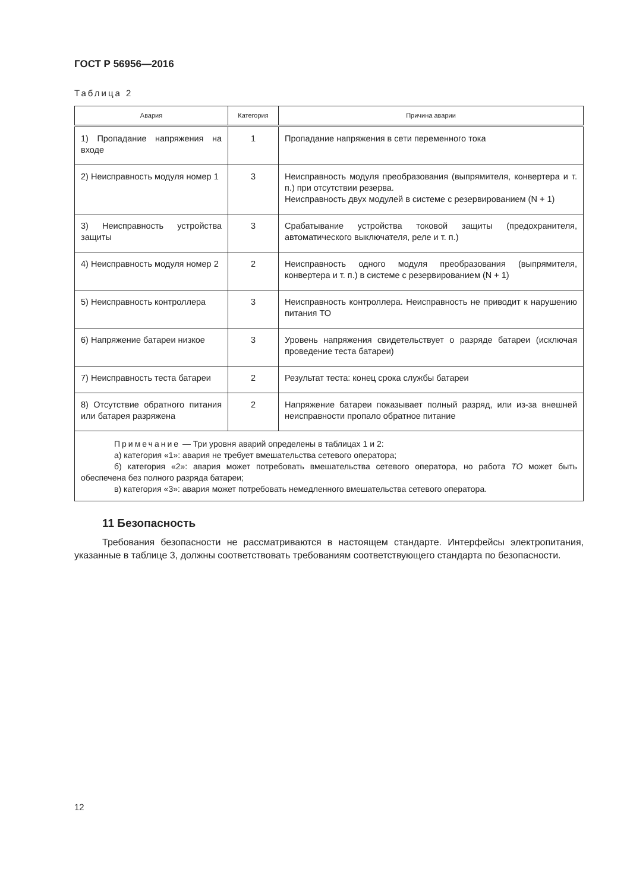ГОСТ Р 56956—2016
Таблица 2
| Авария | Категория | Причина аварии |
| --- | --- | --- |
| 1) Пропадание напряжения на входе | 1 | Пропадание напряжения в сети переменного тока |
| 2) Неисправность модуля номер 1 | 3 | Неисправность модуля преобразования (выпрямителя, конвертера и т. п.) при отсутствии резерва. Неисправность двух модулей в системе с резервированием (N + 1) |
| 3) Неисправность устройства защиты | 3 | Срабатывание устройства токовой защиты (предохранителя, автоматического выключателя, реле и т. п.) |
| 4) Неисправность модуля номер 2 | 2 | Неисправность одного модуля преобразования (выпрямителя, конвертера и т. п.) в системе с резервированием (N + 1) |
| 5) Неисправность контроллера | 3 | Неисправность контроллера. Неисправность не приводит к нарушению питания ТО |
| 6) Напряжение батареи низкое | 3 | Уровень напряжения свидетельствует о разряде батареи (исключая проведение теста батареи) |
| 7) Неисправность теста батареи | 2 | Результат теста: конец срока службы батареи |
| 8) Отсутствие обратного питания или батарея разряжена | 2 | Напряжение батареи показывает полный разряд, или из-за внешней неисправности пропало обратное питание |
| Примечание — Три уровня аварий определены в таблицах 1 и 2: а) категория «1»: авария не требует вмешательства сетевого оператора; б) категория «2»: авария может потребовать вмешательства сетевого оператора, но работа ТО может быть обеспечена без полного разряда батареи; в) категория «3»: авария может потребовать немедленного вмешательства сетевого оператора. | | |
11 Безопасность
Требования безопасности не рассматриваются в настоящем стандарте. Интерфейсы электропитания, указанные в таблице 3, должны соответствовать требованиям соответствующего стандарта по безопасности.
12